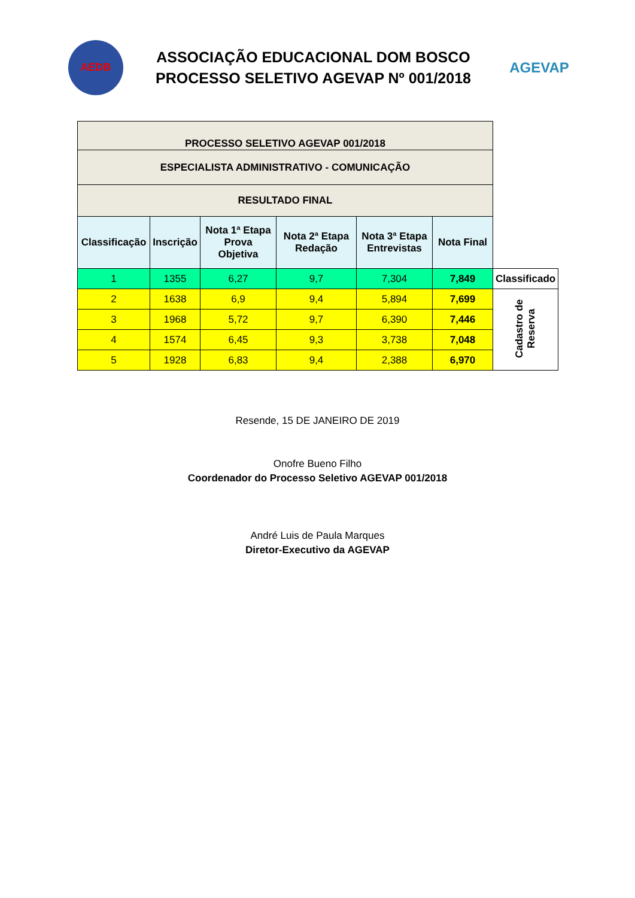AEDB
ASSOCIAÇÃO EDUCACIONAL DOM BOSCO
PROCESSO SELETIVO AGEVAP Nº 001/2018
AGEVAP
| PROCESSO SELETIVO AGEVAP 001/2018 | | | | | | |
| ESPECIALISTA ADMINISTRATIVO - COMUNICAÇÃO | | | | | | |
| RESULTADO FINAL | | | | | | |
| Classificação | Inscrição | Nota 1ª Etapa Prova Objetiva | Nota 2ª Etapa Redação | Nota 3ª Etapa Entrevistas | Nota Final | |
| 1 | 1355 | 6,27 | 9,7 | 7,304 | 7,849 | Classificado |
| 2 | 1638 | 6,9 | 9,4 | 5,894 | 7,699 | Cadastro de Reserva |
| 3 | 1968 | 5,72 | 9,7 | 6,390 | 7,446 | |
| 4 | 1574 | 6,45 | 9,3 | 3,738 | 7,048 | |
| 5 | 1928 | 6,83 | 9,4 | 2,388 | 6,970 | |
Resende, 15 DE JANEIRO DE 2019
Onofre Bueno Filho
Coordenador do Processo Seletivo AGEVAP 001/2018
André Luis de Paula Marques
Diretor-Executivo da AGEVAP